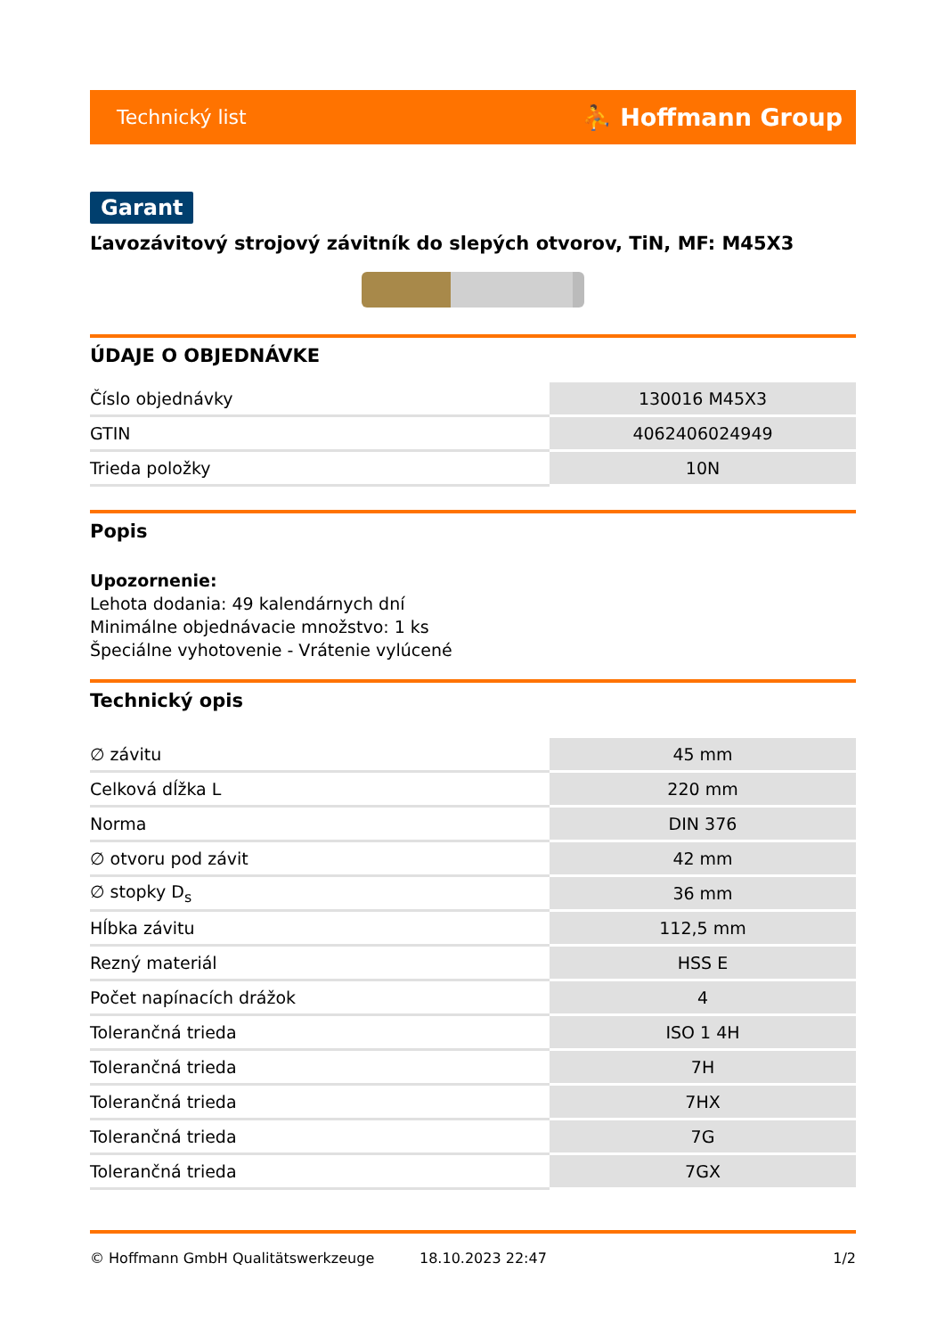Technický list ⛹ Hoffmann Group
Garant
Ľavozávitový strojový závitník do slepých otvorov, TiN, MF: M45X3
ÚDAJE O OBJEDNÁVKE
| Číslo objednávky | 130016 M45X3 |
| GTIN | 4062406024949 |
| Trieda položky | 10N |
Popis
Upozornenie:
Lehota dodania: 49 kalendárnych dní
Minimálne objednávacie množstvo: 1 ks
Špeciálne vyhotovenie - Vrátenie vylúcené
Technický opis
| ∅ závitu | 45 mm |
| Celková dĺžka L | 220 mm |
| Norma | DIN 376 |
| ∅ otvoru pod závit | 42 mm |
| ∅ stopky D<sub>s</sub> | 36 mm |
| Hĺbka závitu | 112,5 mm |
| Rezný materiál | HSS E |
| Počet napínacích drážok | 4 |
| Tolerančná trieda | ISO 1 4H |
| Tolerančná trieda | 7H |
| Tolerančná trieda | 7HX |
| Tolerančná trieda | 7G |
| Tolerančná trieda | 7GX |
© Hoffmann GmbH Qualitätswerkzeuge 18.10.2023 22:47 1/2